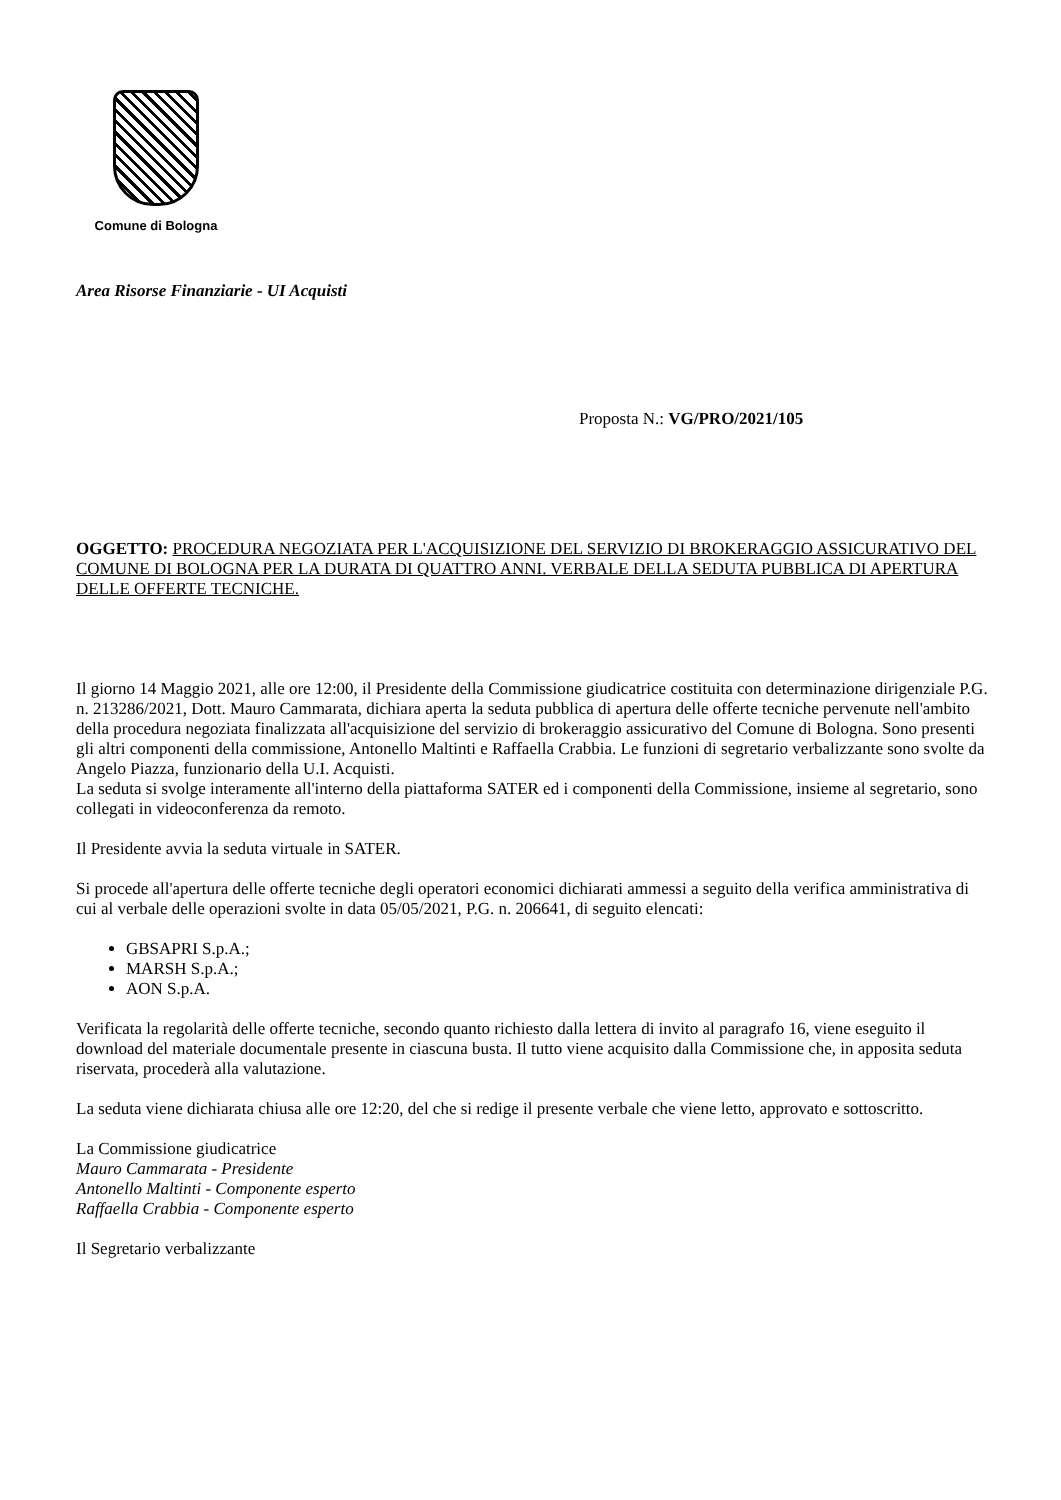Comune di Bologna
Area Risorse Finanziarie - UI Acquisti
Proposta N.: VG/PRO/2021/105
OGGETTO: PROCEDURA NEGOZIATA PER L'ACQUISIZIONE DEL SERVIZIO DI BROKERAGGIO ASSICURATIVO DEL COMUNE DI BOLOGNA PER LA DURATA DI QUATTRO ANNI. VERBALE DELLA SEDUTA PUBBLICA DI APERTURA DELLE OFFERTE TECNICHE.
Il giorno 14 Maggio 2021, alle ore 12:00, il Presidente della Commissione giudicatrice costituita con determinazione dirigenziale P.G. n. 213286/2021, Dott. Mauro Cammarata, dichiara aperta la seduta pubblica di apertura delle offerte tecniche pervenute nell'ambito della procedura negoziata finalizzata all'acquisizione del servizio di brokeraggio assicurativo del Comune di Bologna. Sono presenti gli altri componenti della commissione, Antonello Maltinti e Raffaella Crabbia. Le funzioni di segretario verbalizzante sono svolte da Angelo Piazza, funzionario della U.I. Acquisti.
La seduta si svolge interamente all'interno della piattaforma SATER ed i componenti della Commissione, insieme al segretario, sono collegati in videoconferenza da remoto.
Il Presidente avvia la seduta virtuale in SATER.
Si procede all'apertura delle offerte tecniche degli operatori economici dichiarati ammessi a seguito della verifica amministrativa di cui al verbale delle operazioni svolte in data 05/05/2021, P.G. n. 206641, di seguito elencati:
GBSAPRI S.p.A.;
MARSH S.p.A.;
AON S.p.A.
Verificata la regolarità delle offerte tecniche, secondo quanto richiesto dalla lettera di invito al paragrafo 16, viene eseguito il download del materiale documentale presente in ciascuna busta. Il tutto viene acquisito dalla Commissione che, in apposita seduta riservata, procederà alla valutazione.
La seduta viene dichiarata chiusa alle ore 12:20, del che si redige il presente verbale che viene letto, approvato e sottoscritto.
La Commissione giudicatrice
Mauro Cammarata - Presidente
Antonello Maltinti - Componente esperto
Raffaella Crabbia - Componente esperto
Il Segretario verbalizzante